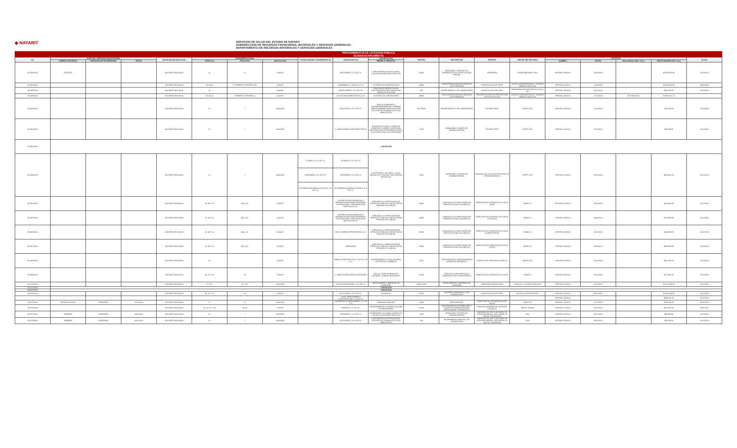◆ NAYARIT
SERVICIOS DE SALUD DEL ESTADO DE NAYARIT
SUBDIRECCION DE RECURSOS FINANCIEROS, MATERIALES Y SERVICIOS GENERALES
DEPARTAMENTO DE RECURSOS MATERIALES Y SERVICIOS GENERALES
PROCEDIMIENTOS DE LICITACION PUBLICA
ADJUDICACION DIRECTA
| No. | JUNTA DE COMITE DE ADQUISICIONES | | | RAZON DE ADJUDICACION | FUNDAMENTO LEGAL | | | COTIZACION (ES) CONSIDERADA (S) | ADJUDICADO (S) | ADJUDICACION | PARTIDA | DESCRIPCION | DESTINO | ORIGEN DEL RECURSO | CONTRATO | | | | PLAZO |
| --- | --- | --- | --- | --- | --- | --- | --- | --- | --- | --- | --- | --- | --- | --- | --- | --- | --- | --- | --- |
| | NUMERO DE SESION | ORDINARIA EXTRAORDINARIA | FECHA | | ARTICULO | FRACCION | LEGISLACION | | | BIENES O SERVICIOS | | | | | NUMERO | FECHA | Monto Mínimo (INC. I.V.A.) | MONTO MAXIMO (INC I.V.A.) | |
| AD-056/2014 | CATORCE | | | SOLVENTE MAS BAJA | 26 | III | LAASSP | | REX FARMA, S.A. DE C.V. | FABOTERAPICO ANTIALACRAN, SOLUCION INYECTABLE CON 5 ML | 25301 | MEDICINAS Y PRODUCTOS FARMACEUTICOS DE APLICACIÓN HUMANA. | PROSPERA | OPORTUNIDADES 2014 | SRFSMG 139/2014 | 26/10/2014 | | $1'900,000.00 | 14/11/2014 |
| AD-057/2014 | | | | SOLVENTE MAS BAJA | 28, 38,41 | III, PARRAFO TERCERO, (VII) | LAASSP | | COROMINAS Y CASTILLO, S.C. | ESTUDIOS DE IMAGENOLOGIA | 33901 | SUBCONTRATACION DE SERVICIOS CON TERCEROS | HOSPITAL CIVIL DE TEPIC | GASTOS CATASTROFICOS Y SEGURO MEDICO SIGLO XXI | SRFSMG 131/2014 | 27/10/2014 | | $2'942,000.00 | 30/10/2014 |
| AD-058/2014 | | | | SOLVENTE MAS BAJA | 42 | | LAASSP | | GRUPO REINET, S.A. DE C.V. | MONITOR DE NERVIO FACIAL INSTRUMENTAL PARA CIRUGIA DE IMPLANTE COCLEAR | 531 | EQUIPO MEDICO Y DE LABORATORIO | HOSPITAL CIVIL DE TEPIC | PROGRAMA SEGURO MEDICO SIGLO XXI | SRFSMG 135/2014 | 03/11/2014 | | $462,163.00 | 13/12/2014 |
| AD-059/2014 | | | | SOLVENTE MAS BAJA | 28, 38, 41 | I, PARRAFO TERCERO, V | LAASSP | | SALUD DIGNA PARA TODOS I.A.P. | ESTUDIOS DE LABORATORIO | 33901 | SUBCONTRATACION DE SERVICIOS CON TERCEROS | REGIMEN ESTATAL DE PROTECCION SOCIAL EN SALUD | GASTOS CATASTROFICOS Y SEGURO MEDICO SIGLO XXI | SRFSMG 138/2014 | 11/12/2014 | $1'758,628.69 | $4'369,551.72 | |
| AD-060/2014 | | | | SOLVENTE MAS BAJA | 51 | I | LAASSEN | | MC KLINICAL, S.A. DE C.V. | BASCULA MECANICA, ESFIGMOMANOMETRO, LAMPARA PARA EXAMINAR, NEGATOSCOPIO, ESTUCHE DE DIAGNOSTICO CON FIBRA OPTICA | 531 53202 | EQUIPO MEDICO Y DE LABORATORIO | CESAME TEPIC | FAFEF 2014 | SRFSMG 143/2014 | 14/11/2014 | | $18,732.69 | 14/12/2014 |
| AD-061/2014 | | | | SOLVENTE MAS BAJA | 51 | I | LAASSEN | | C. MARIA FABIOLA MARTINEZ PONCE | BANCA DE 4 PLAZAS, CARRO DE COMPUTO STUDENT, ESCRITORIO METROPOLITAN, PINTARRON BLANCO, SILLA EJECUTIVA, SILLA PLEGABLE | 5100 | MOBILIARIO Y EQUIPO DE ADMINISTRACION | CESAME TEPIC | FAFEF 2014 | SRFSMG 144/2014 | 14/11/2014 | | $59,589.90 | 14/12/2014 |
| AD-062/2014 | CANCELADA | | | | | | | | | | | | | | | | | | |
| AD-063/2014 | | | | SOLVENTE MAS BAJA | 51 | I | LAASSEN | GLOBALIX, S.A. DE C.V. | GLOBALIX, S.A. DE C.V. | ESCRITORIOS, SILLONES, SILLAS, BANCAS DE 4 PLAZAS Y ARCHIVEROS METALICOS | 5100 | MOBILIARIO Y EQUIPO DE ADMINISTRACION | UNIDADES DE SALUD DE 1ER NIVEL DE ATENCION MEDICA | FAFEF 2014 | SRFSMG 167/2014 | 05/12/2014 | | $265,924.20 | 26/12/2014 |
| | | | | | | | | ACROMERC, S.A. DE C.V. | ACROMERC, S.A. DE C.V. | | | | | | | | | | |
| | | | | | | | | DISTRIBUIDORA MEDICA DELPICA, S.A. DE C.V. | DISTRIBUIDORA MEDICA DELPICA, S.A. DE C.V. | | | | | | | | | | |
| AD-064/2014 | | | | SOLVENTE MAS BAJA | 26, 40 Y 41 | (III), (I, II) | LAASSP | | CENTRO DE RECUPERACION Y REHABILITACION PARA ENFERMOS, ALCOHOLISMO Y DROGADICCION MICHOACAN, AC. | SUBSIDIOS A LA PRESTACION DE SERVICIOS PUBLICOS, BECA POR UN PERIODO DE 6 MESES | 43401 | SUBSIDIOS A LA PRESTACION DE SERVICIOS PUBLICOS (BECAS) | DIRECCION DE SERVICIOS DE SALUD (RUIZ) | RAMO 12 | SRFSMG 147/2014 | 19/11/2014 | | $120,000.00 | 31/12/2014 |
| AD-065/2014 | | | | SOLVENTE MAS BAJA | 26, 40 Y 41 | (III), (I, II) | LAASSP | | CENTRO DE RECUPERACION Y REHABILITACION PARA ENFERMOS, ALCOHOLISMO Y DROGADICCION MICHOACAN, AC. | SUBSIDIOS A LA PRESTACION DE SERVICIOS PUBLICOS, BECA POR UN PERIODO DE 6 MESES | 43401 | SUBSIDIOS A LA PRESTACION DE SERVICIOS PUBLICOS (BECAS) | DIRECCION DE SERVICIOS DE SALUD (TECUALA) | RAMO 12 | SRFSMG 148/2014 | 19/11/2014 | | $120,000.00 | 31/12/2014 |
| AD-066/2014 | | | | SOLVENTE MAS BAJA | 26, 40 Y 41 | (III), (I, II) | LAASSP | | VIDA Y LIBERTAD PRIMER PASO, A.C. | SUBSIDIOS A LA PRESTACION DE SERVICIOS PUBLICOS, BECA POR UN PERIODO DE 6 MESES | 43401 | SUBSIDIOS A LA PRESTACION DE SERVICIOS PUBLICOS (BECAS) | DIRECCION DE SERVICIOS DE SALUD (LAMPETAGENA) | RAMO 12 | SRFSMG 149/2014 | 19/11/2014 | | $120,000.00 | 31/12/2014 |
| AD-067/2014 | | | | SOLVENTE MAS BAJA | 26, 40 Y 41 | (III), (I, II) | LAASSP | | MARAKAME | SUBSIDIOS A LA PRESTACION DE SERVICIOS PUBLICOS, BECA POR UN PERIODO DE 6 MESES | 43401 | SUBSIDIOS A LA PRESTACION DE SERVICIOS PUBLICOS (BECAS) | DIRECCION DE SERVICIOS DE SALUD (TEPIC) | RAMO 12 | SRFSMG 150/2014 | 19/11/2014 | | $630,000.00 | 31/12/2014 |
| AD-068/2014 | | | | SOLVENTE MAS BAJA | 42 | | LAASSP | | AMBITO CONSTRUCTIVO, S. DE R.L. DE C.V. | MANTENIMIENTO, INSTALACIONES ELECTRICAS, LIMPIEZAS | 3510 | CONSERVACION Y MANTENIMIENTO MENOR DE INMUEBLES | HOSPITAL DE SANTIAGO IXCUINTLA | ANEXO 29.1 | SRFSMG 152/2014 | 02/12/2014 | | $316,790.73 | 25/12/2014 |
| AD-069/2014 | | | | SOLVENTE MAS BAJA | 40, 41 Y 42 | VII | LAASSP | | C. MARIA DINORA ROJAS RODRIGUEZ | AGUJAS, ROPA QUIRURGICA, SUTURAS, SONDAS URETRALES | 25401 | ARTICULOS PARA SERVICIOS GENERALES EN EL AREA MEDICA | DIRECCION DE SERVICIOS DE SALUD | RAMO 12 | SRFSMG 160/2014 | 02/12/2014 | | $773,185.20 | 31/12/2014 |
| AD-070/2014 | | | | SOLVENTE MAS BAJA | 27 Y 51 | III Y XII | LAASSEN | | SAVI DISTRIBUCIONES, S.A. DE C.V. | MEDICAMENTO Y MATERIAL DE CURACION | 25302 25402 | MEDICAMENTO Y MATERIAL DE CURACION | ATENCION HOSPITALARIA | FASSA 33 Y SEGURO POPULAR | SRFSMG 157/2014 | 11/12/2014 | | $4'723,005.08 | 22/12/2014 |
| AD-071/2014 | CANCELADA | | | | | | | | | | | | | | | | | | |
| AD-072/2014 | CANCELADA | | | | | | | | | | | | | | | | | | |
| AD-073/2014 | | | | SOLVENTE MAS BAJA | 40, 41 Y 42 | VII | LAASSP | | MC KLINICAL, S.A. DE C.V. | PELICULAS | 25501 | MATERIAL QUIRURGICO Y DE LABORATORIO | HOSPITAL CIVIL DE TEPIC | GASTOS CATASTROFICOS | SRFSMG 165/2014 | 04/12/2014 | | $1'034,488.00 | 12/12/2014 |
| | | | | | | | | | ISLAS VERA DISEÑO Y CONSTRUCCION, S.A. DE C.V. | | | | | | SRFSMG 168/2014 | | | $595,307.31 | 31/12/2014 |
| AD-075/2014 | DECIMA SEGUNA | ORDINARIA | 11/12/2014 | SOLVENTE MAS BAJA | 27 | III | LAASSEN | | CORPORATIVO DEQUIVAMED, S.A. DE C.V. | INMUNOGLOBULINA | 25302 | MEDICAMENTO | DIRECTOR DE LOS SERVICIOS DE SALUD | ANEXO IV | SRFSMG 170/2014 | 12/12/2014 | | $789,246.08 | 30/06/2014 |
| AD-076/2014 | | | | SOLVENTE MAS BAJA | 26, 40, 42, Y 43 | (26-II) | LAASSP | | FALERCP, S.A. DE C.V. | MANTENIMIENTO A EQUIPOS DE AIRE ACONDICIONADO | 35201 | MANTENIMIENTO DE MOBILIARIO Y EQUIPO DE ADMINISTRACION, EDUCACIONAL Y RECREATIVO | HOSPITAL GENERAL DE SANTIAGO IXCUINTLA | ANEXO 29/2013 | SRFSMG 171/2014 | 26/12/2014 | | $442,562.32 | 19/01/2015 |
| AD-077/2014 | PRIMERA | ORDINARIA | 13/01/2014 | SOLVENTE MAS BAJA | 51 | I | LAASSEN | | ACROMERC, S.A. DE C.V. | ESCRITORIOS, SILLONES, BANCAS DE 4 PLAZAS, ARCHIVERO METALICO | 5100 | MOBILIARIO Y EQUIPO DE ADMINISTRACION | UNIDADES DE 1ER Y 2DO NIVEL DE ATENCION MEDICA. (DEL NAYAR, LA YESCA Y HUAJICORI) | FISE | SRFSMG 181/2014 | 29/12/2014 | | $93,380.80 | 31/12/2014 |
| AD-078/2014 | PRIMERA | ORDINARIA | 13/01/2014 | SOLVENTE MAS BAJA | 51 | I | LAASSEN | | MC KLINICAL, S.A. DE C.V. | CINTA METRICA, ESTETOSCOPIO, ESTUCHE DE DIAGNOSTICO CON FIBRA OPTICA | 532 | INSTRUMENTAL MEDICO Y DE LABORATORIO | UNIDADES DE 1ER Y 2DO NIVEL DE ATENCION MEDICA. (DEL NAYAR, LA YESCA Y HUAJICORI) | FISE | SRFSMG 182/2014 | 29/12/2014 | | $82,459.28 | 31/12/2014 |